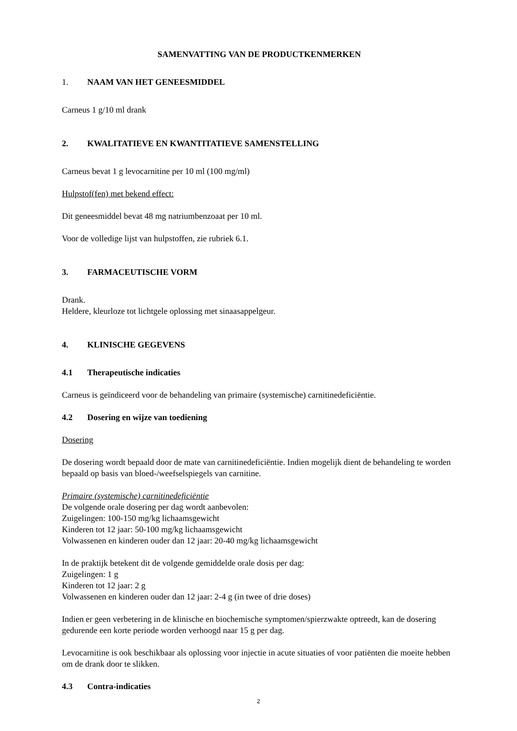SAMENVATTING VAN DE PRODUCTKENMERKEN
1. NAAM VAN HET GENEESMIDDEL
Carneus 1 g/10 ml drank
2. KWALITATIEVE EN KWANTITATIEVE SAMENSTELLING
Carneus bevat 1 g levocarnitine per 10 ml (100 mg/ml)
Hulpstof(fen) met bekend effect:
Dit geneesmiddel bevat 48 mg natriumbenzoaat per 10 ml.
Voor de volledige lijst van hulpstoffen, zie rubriek 6.1.
3. FARMACEUTISCHE VORM
Drank.
Heldere, kleurloze tot lichtgele oplossing met sinaasappelgeur.
4. KLINISCHE GEGEVENS
4.1 Therapeutische indicaties
Carneus is geïndiceerd voor de behandeling van primaire (systemische) carnitinedeficiëntie.
4.2 Dosering en wijze van toediening
Dosering
De dosering wordt bepaald door de mate van carnitinedeficiëntie. Indien mogelijk dient de behandeling te worden bepaald op basis van bloed-/weefselspiegels van carnitine.
Primaire (systemische) carnitinedeficiëntie
De volgende orale dosering per dag wordt aanbevolen:
Zuigelingen: 100-150 mg/kg lichaamsgewicht
Kinderen tot 12 jaar: 50-100 mg/kg lichaamsgewicht
Volwassenen en kinderen ouder dan 12 jaar: 20-40 mg/kg lichaamsgewicht
In de praktijk betekent dit de volgende gemiddelde orale dosis per dag:
Zuigelingen: 1 g
Kinderen tot 12 jaar: 2 g
Volwassenen en kinderen ouder dan 12 jaar: 2-4 g (in twee of drie doses)
Indien er geen verbetering in de klinische en biochemische symptomen/spierzwakte optreedt, kan de dosering gedurende een korte periode worden verhoogd naar 15 g per dag.
Levocarnitine is ook beschikbaar als oplossing voor injectie in acute situaties of voor patiënten die moeite hebben om de drank door te slikken.
4.3 Contra-indicaties
2